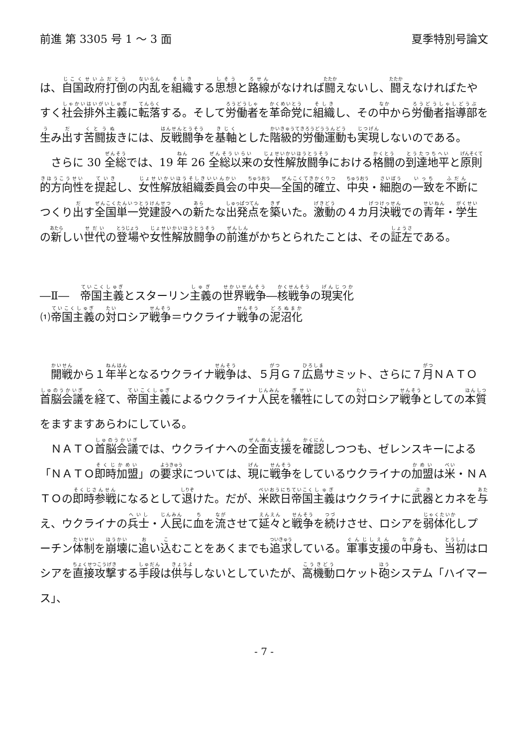前進 第 3305 号 1 ～ 3 面 夏季特別号論文
は、自国政府打倒の内乱を組織する思想と路線がなければ闘えないし、闘えなければたやすく社会排外主義に転落する。そして労働者を革命党に組織し、その中から労働者指導部を生み出す苦闘抜きには、反戦闘争を基軸とした階級的労働運動も実現しないのである。
さらに 30 全総では、19 年 26 全総以来の女性解放闘争における格闘の到達地平と原則的方向性を提起し、女性解放組織委員会の中央―全国的確立、中央・細胞の一致を不断につくり出す全国単一党建設への新たな出発点を築いた。激動の４カ月決戦での青年・学生の新しい世代の登場や女性解放闘争の前進がかちとられたことは、その証左である。
―Ⅱ―　帝国主義とスターリン主義の世界戦争―核戦争の現実化
⑴帝国主義の対ロシア戦争＝ウクライナ戦争の泥沼化
開戦から１年半となるウクライナ戦争は、５月Ｇ７広島サミット、さらに７月ＮＡＴＯ首脳会議を経て、帝国主義によるウクライナ人民を犠牲にしての対ロシア戦争としての本質をますますあらわにしている。
ＮＡＴＯ首脳会議では、ウクライナへの全面支援を確認しつつも、ゼレンスキーによる「ＮＡＴＯ即時加盟」の要求については、現に戦争をしているウクライナの加盟は米・ＮＡＴＯの即時参戦になるとして退けた。だが、米欧日帝国主義はウクライナに武器とカネを与え、ウクライナの兵士・人民に血を流させて延々と戦争を続けさせ、ロシアを弱体化しプーチン体制を崩壊に追い込むことをあくまでも追求している。軍事支援の中身も、当初はロシアを直接攻撃する手段は供与しないとしていたが、高機動ロケット砲システム「ハイマース」、
- 7 -